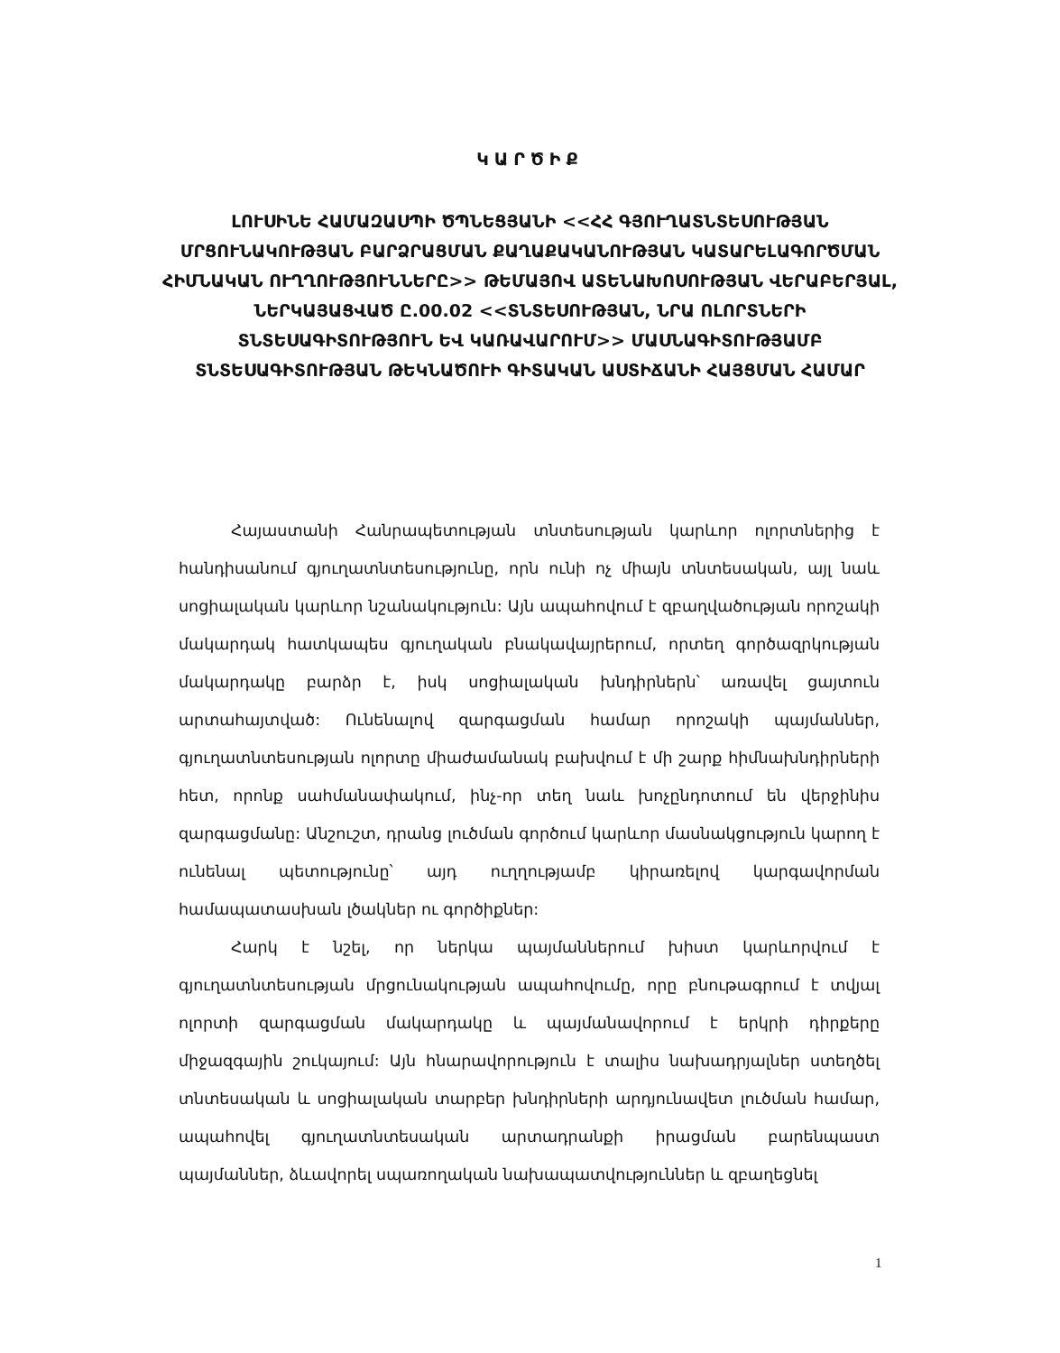ԿԱՐԾԻՔ
ԼՈՒՍԻՆԵ ՀԱՄԱԶԱՍՊԻ ԾՊՆԵՑՅԱՆԻ <<ՀՀ ԳՅՈՒՂԱՏՆՏԵՍՈՒԹՅԱՆ ՄՐՑՈՒՆԱԿՈՒԹՅԱՆ ԲԱՐՁՐԱՑՄԱՆ ՔԱՂԱՔԱԿԱՆՈՒԹՅԱՆ ԿԱՏԱՐԵԼԱԳՈՐԾՄԱՆ ՀԻՄՆԱԿԱՆ ՈՒՂՂՈՒԹՅՈՒՆՆԵՐԸ>> ԹԵՄԱՅՈՎ ԱՏԵՆԱԽՈՍՈՒԹՅԱՆ ՎԵՐԱԲԵՐՅԱԼ, ՆԵՐԿԱՅԱՑՎԱԾ Ը.00.02 <<ՏՆՏԵՍՈՒԹՅԱՆ, ՆՐԱ ՈԼՈՐՏՆԵՐԻ ՏՆՏԵՍԱԳԻՏՈՒԹՅՈՒՆ ԵՎ ԿԱՌԱՎԱՐՈՒՄ>> ՄԱՍՆԱԳԻՏՈՒԹՅԱՄԲ ՏՆՏԵՍԱԳԻՏՈՒԹՅԱՆ ԹԵԿՆԱԾՈՒԻ ԳԻՏԱԿԱՆ ԱՍՏԻՃԱՆԻ ՀԱՅՑՄԱՆ ՀԱՄԱՐ
Հայաստանի Հանրապետության տնտեսության կարևոր ոլորտներից է հանդիսանում գյուղատնտեսությունը, որն ունի ոչ միայն տնտեսական, այլ նաև սոցիալական կարևոր նշանակություն: Այն ապահովում է զբաղվածության որոշակի մակարդակ հատկապես գյուղական բնակավայրերում, որտեղ գործազրկության մակարդակը բարձր է, իսկ սոցիալական խնդիրներն՝ առավել ցայտուն արտահայտված: Ունենալով զարգացման համար որոշակի պայմաններ, գյուղատնտեսության ոլորտը միաժամանակ բախվում է մի շարք հիմնախնդիրների հետ, որոնք սահմանափակում, ինչ-որ տեղ նաև խոչընդոտում են վերջինիս զարգացմանը: Անշուշտ, դրանց լուծման գործում կարևոր մասնակցություն կարող է ունենալ պետությունը՝ այդ ուղղությամբ կիրառելով կարգավորման համապատասխան լծակներ ու գործիքներ:
Հարկ է նշել, որ ներկա պայմաններում խիստ կարևորվում է գյուղատնտեսության մրցունակության ապահովումը, որը բնութագրում է տվյալ ոլորտի զարգացման մակարդակը և պայմանավորում է երկրի դիրքերը միջազգային շուկայում: Այն հնարավորություն է տալիս նախադրյալներ ստեղծել տնտեսական և սոցիալական տարբեր խնդիրների արդյունավետ լուծման համար, ապահովել գյուղատնտեսական արտադրանքի իրացման բարենպաստ պայմաններ, ձևավորել սպառողական նախապատվություններ և զբաղեցնել
1